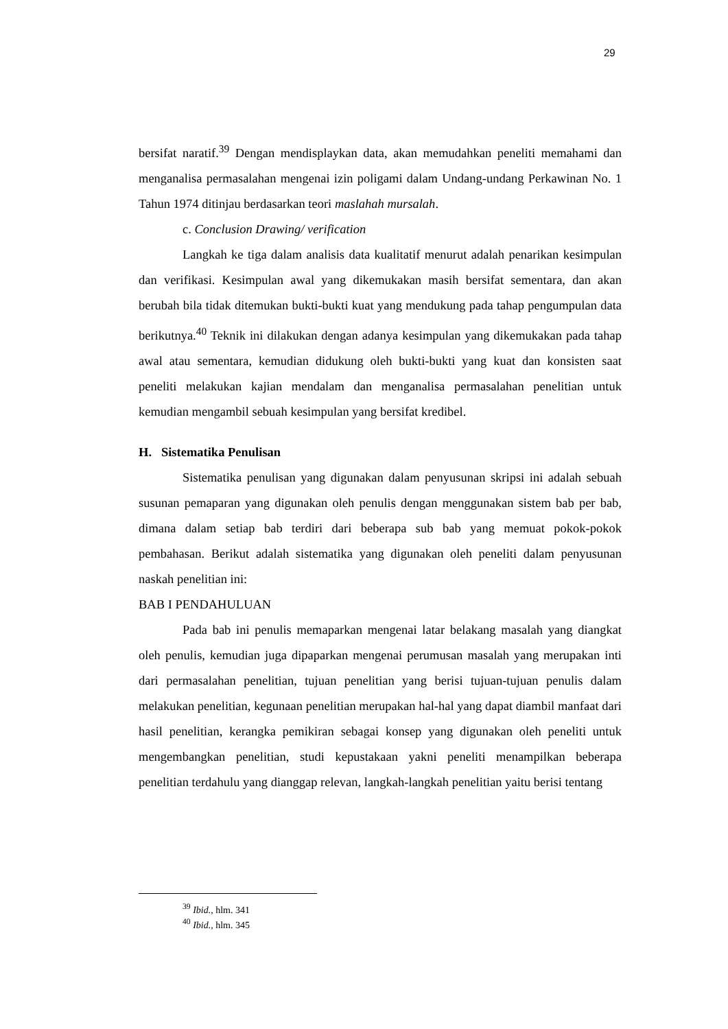29
bersifat naratif.<sup>39</sup> Dengan mendisplaykan data, akan memudahkan peneliti memahami dan menganalisa permasalahan mengenai izin poligami dalam Undang-undang Perkawinan No. 1 Tahun 1974 ditinjau berdasarkan teori maslahah mursalah.
c. Conclusion Drawing/ verification
Langkah ke tiga dalam analisis data kualitatif menurut adalah penarikan kesimpulan dan verifikasi. Kesimpulan awal yang dikemukakan masih bersifat sementara, dan akan berubah bila tidak ditemukan bukti-bukti kuat yang mendukung pada tahap pengumpulan data berikutnya.<sup>40</sup> Teknik ini dilakukan dengan adanya kesimpulan yang dikemukakan pada tahap awal atau sementara, kemudian didukung oleh bukti-bukti yang kuat dan konsisten saat peneliti melakukan kajian mendalam dan menganalisa permasalahan penelitian untuk kemudian mengambil sebuah kesimpulan yang bersifat kredibel.
H. Sistematika Penulisan
Sistematika penulisan yang digunakan dalam penyusunan skripsi ini adalah sebuah susunan pemaparan yang digunakan oleh penulis dengan menggunakan sistem bab per bab, dimana dalam setiap bab terdiri dari beberapa sub bab yang memuat pokok-pokok pembahasan. Berikut adalah sistematika yang digunakan oleh peneliti dalam penyusunan naskah penelitian ini:
BAB I PENDAHULUAN
Pada bab ini penulis memaparkan mengenai latar belakang masalah yang diangkat oleh penulis, kemudian juga dipaparkan mengenai perumusan masalah yang merupakan inti dari permasalahan penelitian, tujuan penelitian yang berisi tujuan-tujuan penulis dalam melakukan penelitian, kegunaan penelitian merupakan hal-hal yang dapat diambil manfaat dari hasil penelitian, kerangka pemikiran sebagai konsep yang digunakan oleh peneliti untuk mengembangkan penelitian, studi kepustakaan yakni peneliti menampilkan beberapa penelitian terdahulu yang dianggap relevan, langkah-langkah penelitian yaitu berisi tentang
<sup>39</sup> Ibid., hlm. 341
<sup>40</sup> Ibid., hlm. 345